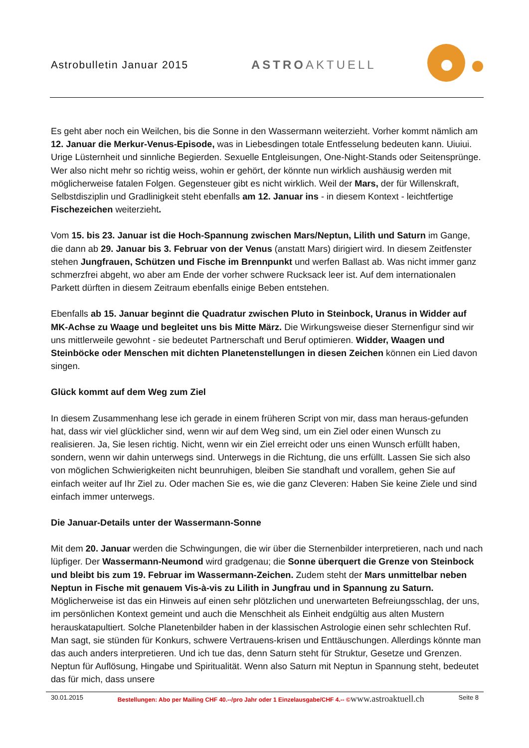Astrobulletin Januar 2015 ASTROAKTUELL
Es geht aber noch ein Weilchen, bis die Sonne in den Wassermann weiterzieht. Vorher kommt nämlich am 12. Januar die Merkur-Venus-Episode, was in Liebesdingen totale Entfesselung bedeuten kann. Uiuiui. Urige Lüsternheit und sinnliche Begierden. Sexuelle Entgleisungen, One-Night-Stands oder Seitensprünge. Wer also nicht mehr so richtig weiss, wohin er gehört, der könnte nun wirklich aushäusig werden mit möglicherweise fatalen Folgen. Gegensteuer gibt es nicht wirklich. Weil der Mars, der für Willenskraft, Selbstdisziplin und Gradlinigkeit steht ebenfalls am 12. Januar ins - in diesem Kontext - leichtfertige Fischezeichen weiterzieht.
Vom 15. bis 23. Januar ist die Hoch-Spannung zwischen Mars/Neptun, Lilith und Saturn im Gange, die dann ab 29. Januar bis 3. Februar von der Venus (anstatt Mars) dirigiert wird. In diesem Zeitfenster stehen Jungfrauen, Schützen und Fische im Brennpunkt und werfen Ballast ab. Was nicht immer ganz schmerzfrei abgeht, wo aber am Ende der vorher schwere Rucksack leer ist. Auf dem internationalen Parkett dürften in diesem Zeitraum ebenfalls einige Beben entstehen.
Ebenfalls ab 15. Januar beginnt die Quadratur zwischen Pluto in Steinbock, Uranus in Widder auf MK-Achse zu Waage und begleitet uns bis Mitte März. Die Wirkungsweise dieser Sternenfigur sind wir uns mittlerweile gewohnt - sie bedeutet Partnerschaft und Beruf optimieren. Widder, Waagen und Steinböcke oder Menschen mit dichten Planetenstellungen in diesen Zeichen können ein Lied davon singen.
Glück kommt auf dem Weg zum Ziel
In diesem Zusammenhang lese ich gerade in einem früheren Script von mir, dass man heraus-gefunden hat, dass wir viel glücklicher sind, wenn wir auf dem Weg sind, um ein Ziel oder einen Wunsch zu realisieren. Ja, Sie lesen richtig. Nicht, wenn wir ein Ziel erreicht oder uns einen Wunsch erfüllt haben, sondern, wenn wir dahin unterwegs sind. Unterwegs in die Richtung, die uns erfüllt. Lassen Sie sich also von möglichen Schwierigkeiten nicht beunruhigen, bleiben Sie standhaft und vorallem, gehen Sie auf einfach weiter auf Ihr Ziel zu. Oder machen Sie es, wie die ganz Cleveren: Haben Sie keine Ziele und sind einfach immer unterwegs.
Die Januar-Details unter der Wassermann-Sonne
Mit dem 20. Januar werden die Schwingungen, die wir über die Sternenbilder interpretieren, nach und nach lüpfiger. Der Wassermann-Neumond wird gradgenau; die Sonne überquert die Grenze von Steinbock und bleibt bis zum 19. Februar im Wassermann-Zeichen. Zudem steht der Mars unmittelbar neben Neptun in Fische mit genauem Vis-à-vis zu Lilith in Jungfrau und in Spannung zu Saturn. Möglicherweise ist das ein Hinweis auf einen sehr plötzlichen und unerwarteten Befreiungsschlag, der uns, im persönlichen Kontext gemeint und auch die Menschheit als Einheit endgültig aus alten Mustern herauskatapultiert. Solche Planetenbilder haben in der klassischen Astrologie einen sehr schlechten Ruf. Man sagt, sie stünden für Konkurs, schwere Vertrauens-krisen und Enttäuschungen. Allerdings könnte man das auch anders interpretieren. Und ich tue das, denn Saturn steht für Struktur, Gesetze und Grenzen. Neptun für Auflösung, Hingabe und Spiritualität. Wenn also Saturn mit Neptun in Spannung steht, bedeutet das für mich, dass unsere
30.01.2015 Bestellungen: Abo per Mailing CHF 40.--/pro Jahr oder 1 Einzelausgabe/CHF 4.-- ©www.astroaktuell.ch Seite 8